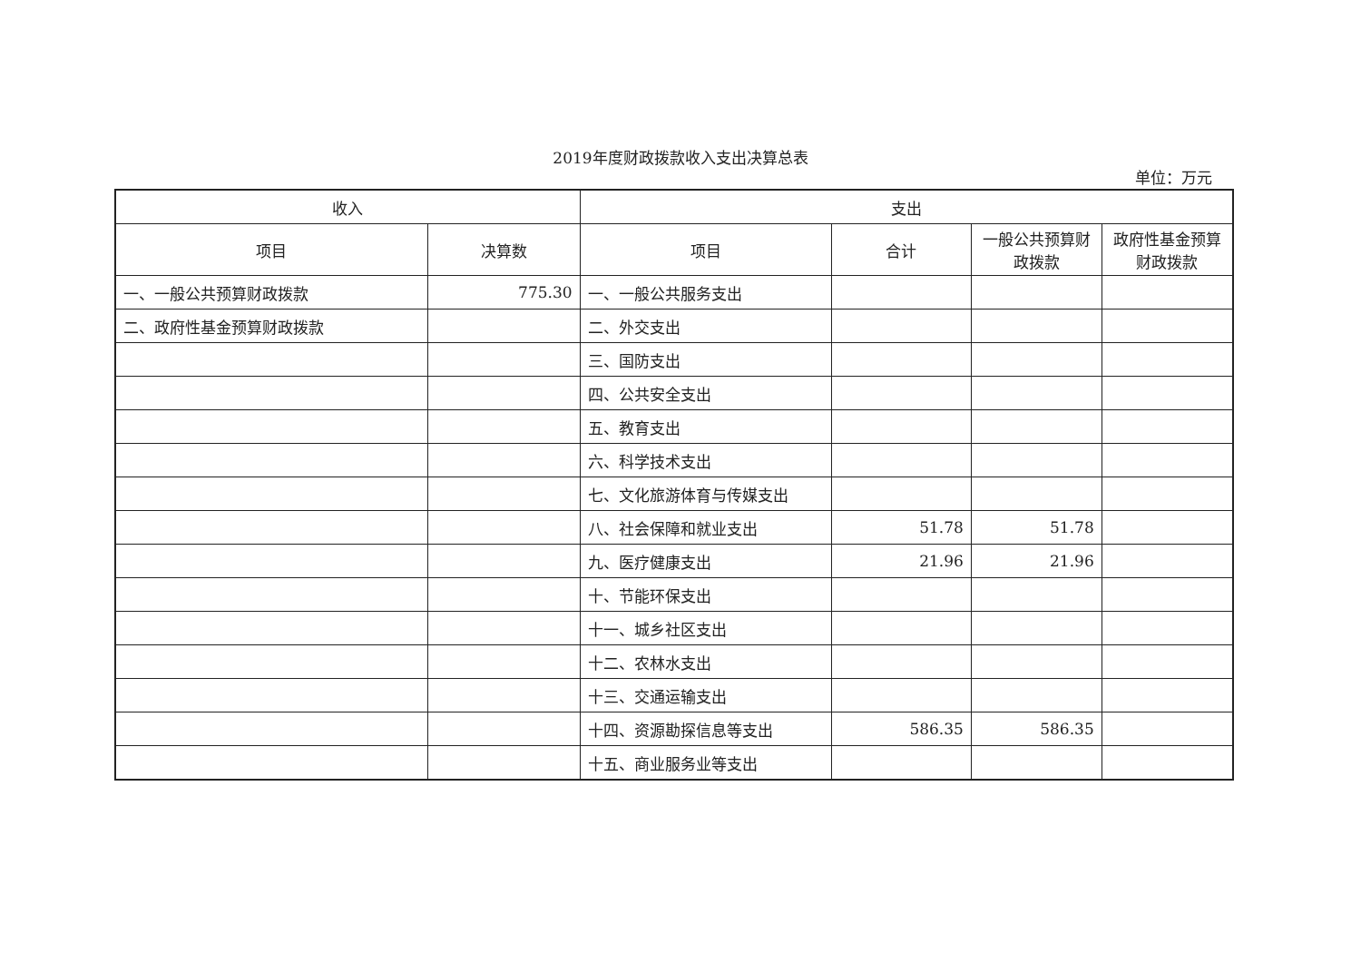2019年度财政拨款收入支出决算总表
单位：万元
| 收入 | | 支出 | | | |
| --- | --- | --- | --- | --- | --- |
| 项目 | 决算数 | 项目 | 合计 | 一般公共预算财政拨款 | 政府性基金预算财政拨款 |
| 一、一般公共预算财政拨款 | 775.30 | 一、一般公共服务支出 | | | |
| 二、政府性基金预算财政拨款 | | 二、外交支出 | | | |
| | | 三、国防支出 | | | |
| | | 四、公共安全支出 | | | |
| | | 五、教育支出 | | | |
| | | 六、科学技术支出 | | | |
| | | 七、文化旅游体育与传媒支出 | | | |
| | | 八、社会保障和就业支出 | 51.78 | 51.78 | |
| | | 九、医疗健康支出 | 21.96 | 21.96 | |
| | | 十、节能环保支出 | | | |
| | | 十一、城乡社区支出 | | | |
| | | 十二、农林水支出 | | | |
| | | 十三、交通运输支出 | | | |
| | | 十四、资源勘探信息等支出 | 586.35 | 586.35 | |
| | | 十五、商业服务业等支出 | | | |